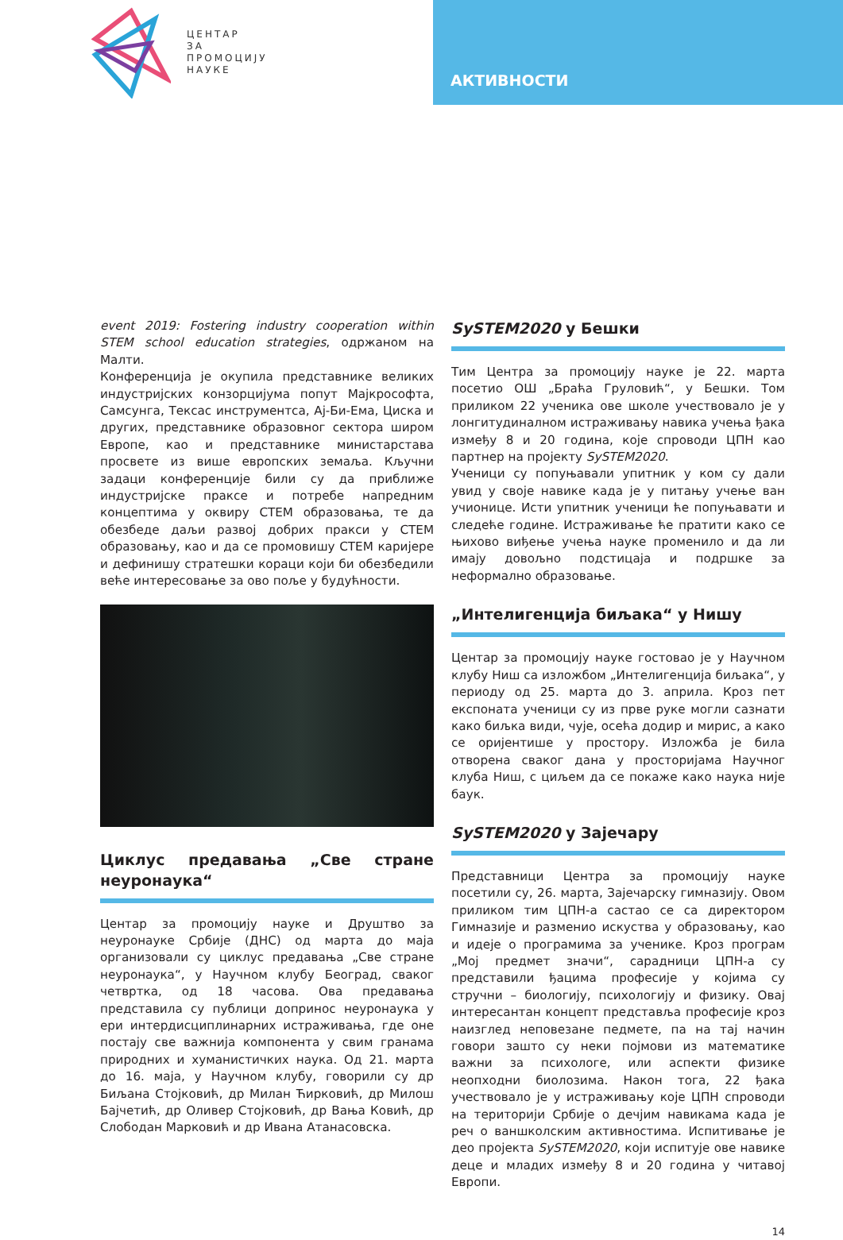ЦЕНТАР
ЗА
ПРОМОЦИЈУ
НАУКЕ
АКТИВНОСТИ
event 2019: Fostering industry cooperation within STEM school education strategies, одржаном на Малти.
Конференција је окупила представнике великих индустријских конзорцијума попут Мајкрософта, Самсунга, Тексас инструментса, Ај-Би-Ема, Циска и других, представнике образовног сектора широм Европе, као и представнике министарстава просвете из више европских земаља. Кључни задаци конференције били су да приближе индустријске праксе и потребе напредним концептима у оквиру СТЕМ образовања, те да обезбеде даљи развој добрих пракси у СТЕМ образовању, као и да се промовишу СТЕМ каријере и дефинишу стратешки кораци који би обезбедили веће интересовање за ово поље у будућности.
Циклус предавања „Све стране неуронаука“
Центар за промоцију науке и Друштво за неуронауке Србије (ДНС) од марта до маја организовали су циклус предавања „Све стране неуронаука“, у Научном клубу Београд, сваког четвртка, од 18 часова. Ова предавања представила су публици допринос неуронаука у ери интердисциплинарних истраживања, где оне постају све важнија компонента у свим гранама природних и хуманистичких наука. Од 21. марта до 16. маја, у Научном клубу, говорили су др Биљана Стојковић, др Милан Ћирковић, др Милош Бајчетић, др Оливер Стојковић, др Вања Ковић, др Слободан Марковић и др Ивана Атанасовска.
SySTEM2020 у Бешки
Тим Центра за промоцију науке је 22. марта посетио ОШ „Браћа Груловић“, у Бешки. Том приликом 22 ученика ове школе учествовало је у лонгитудиналном истраживању навика учења ђака између 8 и 20 година, које спроводи ЦПН као партнер на пројекту SySTEM2020.
Ученици су попуњавали упитник у ком су дали увид у своје навике када је у питању учење ван учионице. Исти упитник ученици ће попуњавати и следеће године. Истраживање ће пратити како се њихово виђење учења науке променило и да ли имају довољно подстицаја и подршке за неформално образовање.
„Интелигенција биљака“ у Нишу
Центар за промоцију науке гостовао је у Научном клубу Ниш са изложбом „Интелигенција биљака“, у периоду од 25. марта до 3. априла. Кроз пет експоната ученици су из прве руке могли сазнати како биљка види, чује, осећа додир и мирис, а како се оријентише у простору. Изложба је била отворена сваког дана у просторијама Научног клуба Ниш, с циљем да се покаже како наука није баук.
SySTEM2020 у Зајечару
Представници Центра за промоцију науке посетили су, 26. марта, Зајечарску гимназију. Овом приликом тим ЦПН-а састао се са директором Гимназије и разменио искуства у образовању, као и идеје о програмима за ученике. Кроз програм „Мој предмет значи“, сарадници ЦПН-а су представили ђацима професије у којима су стручни – биологију, психологију и физику. Овај интересантан концепт представља професије кроз наизглед неповезане педмете, па на тај начин говори зашто су неки појмови из математике важни за психологе, или аспекти физике неопходни биолозима. Након тога, 22 ђака учествовало је у истраживању које ЦПН спроводи на територији Србије о дечјим навикама када је реч о ваншколским активностима. Испитивање је део пројекта SySTEM2020, који испитује ове навике деце и младих између 8 и 20 година у читавој Европи.
14